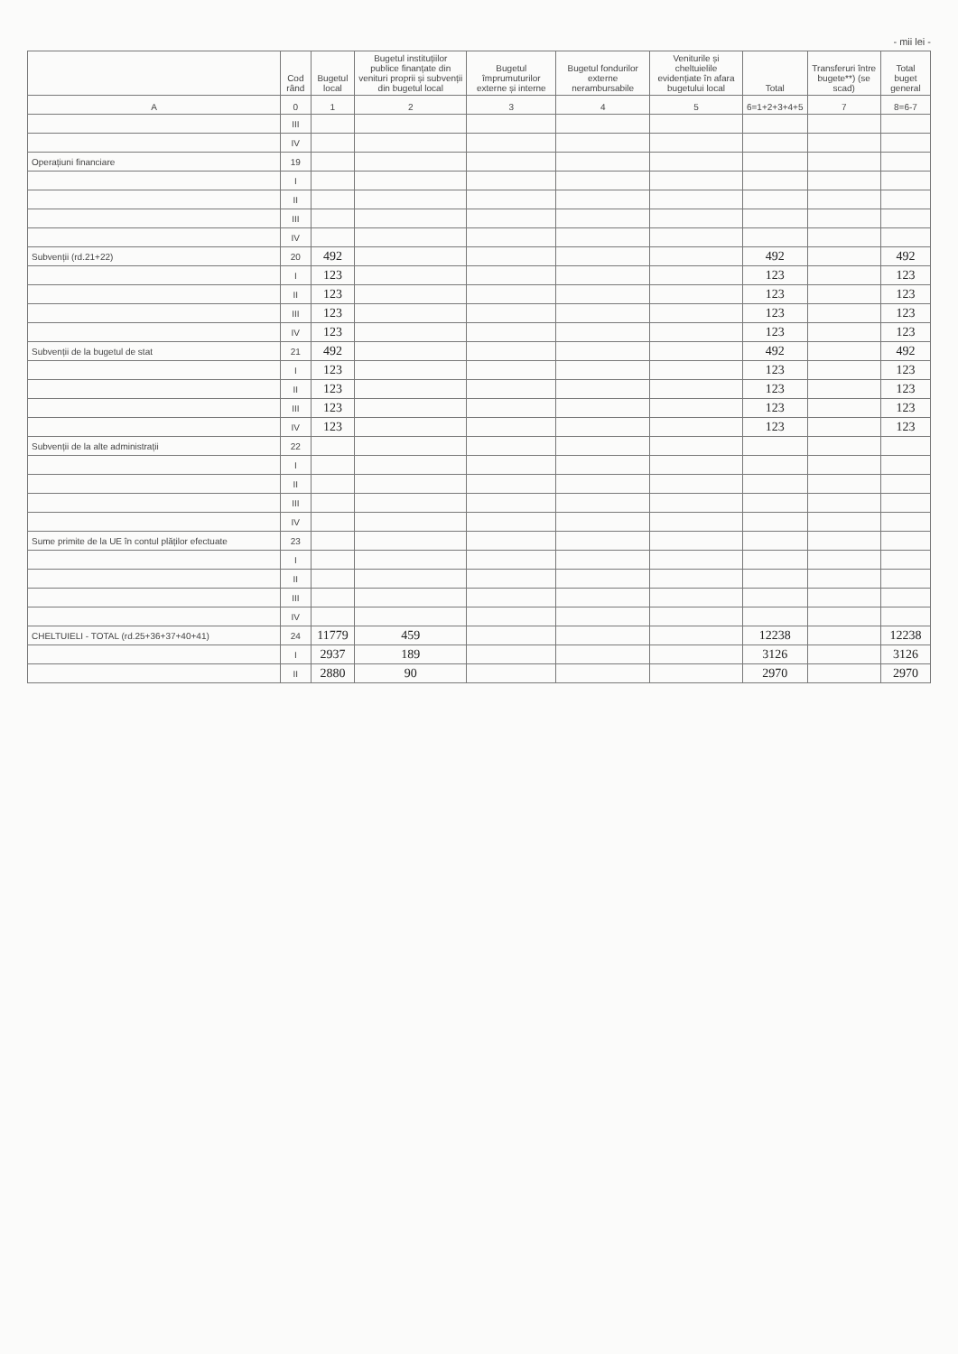- mii lei -
| | Cod rând | Bugetul local | Bugetul instituțiilor publice finanțate din venituri proprii și subvenții din bugetul local | Bugetul împrumuturilor externe și interne | Bugetul fondurilor externe nerambursabile | Veniturile și cheltuielile evidențiate în afara bugetului local | Total | Transferuri între bugete**) (se scad) | Total buget general |
| --- | --- | --- | --- | --- | --- | --- | --- | --- | --- |
| A | 0 | 1 | 2 | 3 | 4 | 5 | 6=1+2+3+4+5 | 7 | 8=6-7 |
| | III | | | | | | | | |
| | IV | | | | | | | | |
| Operațiuni financiare | 19 | | | | | | | | |
| | I | | | | | | | | |
| | II | | | | | | | | |
| | III | | | | | | | | |
| | IV | | | | | | | | |
| Subvenții (rd.21+22) | 20 | 492 | | | | | 492 | | 492 |
| | I | 123 | | | | | 123 | | 123 |
| | II | 123 | | | | | 123 | | 123 |
| | III | 123 | | | | | 123 | | 123 |
| | IV | 123 | | | | | 123 | | 123 |
| Subvenții de la bugetul de stat | 21 | 492 | | | | | 492 | | 492 |
| | I | 123 | | | | | 123 | | 123 |
| | II | 123 | | | | | 123 | | 123 |
| | III | 123 | | | | | 123 | | 123 |
| | IV | 123 | | | | | 123 | | 123 |
| Subvenții de la alte administrații | 22 | | | | | | | | |
| | I | | | | | | | | |
| | II | | | | | | | | |
| | III | | | | | | | | |
| | IV | | | | | | | | |
| Sume primite de la UE în contul plăților efectuate | 23 | | | | | | | | |
| | I | | | | | | | | |
| | II | | | | | | | | |
| | III | | | | | | | | |
| | IV | | | | | | | | |
| CHELTUIELI - TOTAL (rd.25+36+37+40+41) | 24 | 11779 | 459 | | | | 12238 | | 12238 |
| | I | 2937 | 189 | | | | 3126 | | 3126 |
| | II | 2880 | 90 | | | | 2970 | | 2970 |